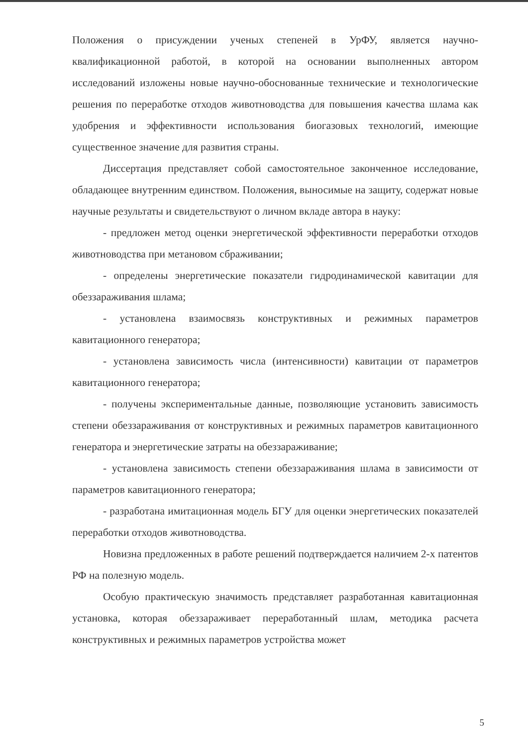Положения о присуждении ученых степеней в УрФУ, является научно-квалификационной работой, в которой на основании выполненных автором исследований изложены новые научно-обоснованные технические и технологические решения по переработке отходов животноводства для повышения качества шлама как удобрения и эффективности использования биогазовых технологий, имеющие существенное значение для развития страны.
Диссертация представляет собой самостоятельное законченное исследование, обладающее внутренним единством. Положения, выносимые на защиту, содержат новые научные результаты и свидетельствуют о личном вкладе автора в науку:
- предложен метод оценки энергетической эффективности переработки отходов животноводства при метановом сбраживании;
- определены энергетические показатели гидродинамической кавитации для обеззараживания шлама;
- установлена взаимосвязь конструктивных и режимных параметров кавитационного генератора;
- установлена зависимость числа (интенсивности) кавитации от параметров кавитационного генератора;
- получены экспериментальные данные, позволяющие установить зависимость степени обеззараживания от конструктивных и режимных параметров кавитационного генератора и энергетические затраты на обеззараживание;
- установлена зависимость степени обеззараживания шлама в зависимости от параметров кавитационного генератора;
- разработана имитационная модель БГУ для оценки энергетических показателей переработки отходов животноводства.
Новизна предложенных в работе решений подтверждается наличием 2-х патентов РФ на полезную модель.
Особую практическую значимость представляет разработанная кавитационная установка, которая обеззараживает переработанный шлам, методика расчета конструктивных и режимных параметров устройства может
5